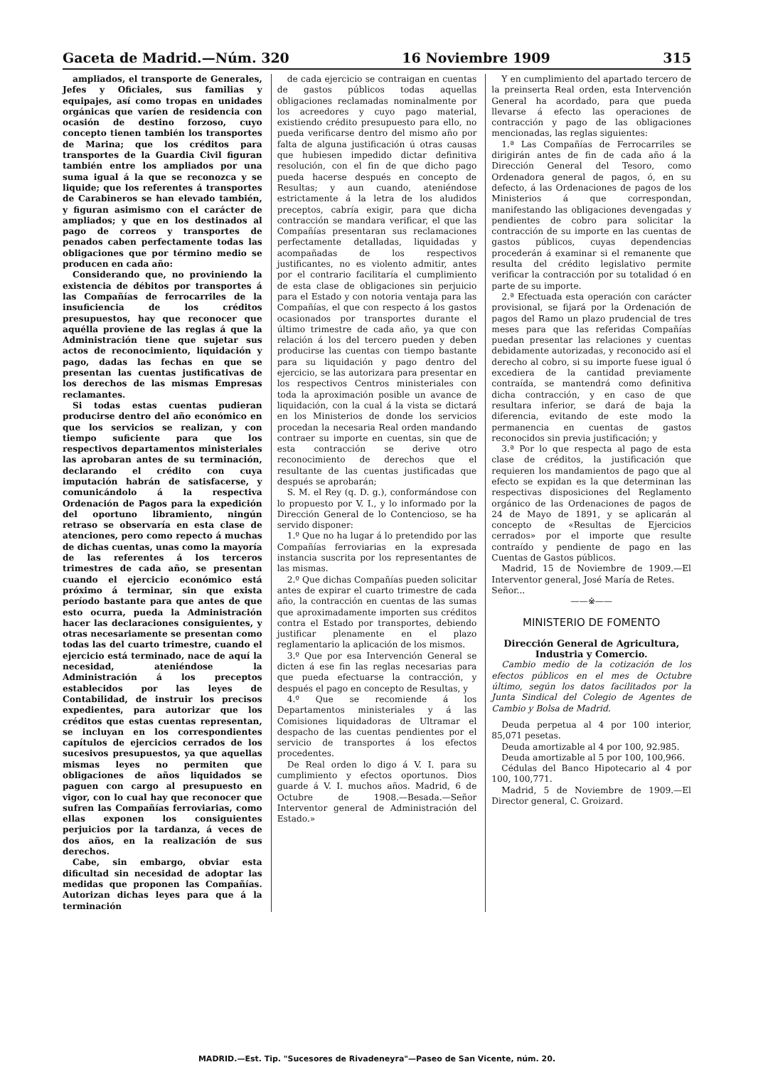Gaceta de Madrid.—Núm. 320 16 Noviembre 1909 315
ampliados, el transporte de Generales, Jefes y Oficiales, sus familias y equipajes, así como tropas en unidades orgánicas que varíen de residencia con ocasión de destino forzoso, cuyo concepto tienen también los transportes de Marina; que los créditos para transportes de la Guardia Civil figuran también entre los ampliados por una suma igual á la que se reconozca y se liquide; que los referentes á transportes de Carabineros se han elevado también, y figuran asimismo con el carácter de ampliados; y que en los destinados al pago de correos y transportes de penados caben perfectamente todas las obligaciones que por término medio se producen en cada año:
Considerando que, no proviniendo la existencia de débitos por transportes á las Compañías de ferrocarriles de la insuficiencia de los créditos presupuestos, hay que reconocer que aquélla proviene de las reglas á que la Administración tiene que sujetar sus actos de reconocimiento, liquidación y pago, dadas las fechas en que se presentan las cuentas justificativas de los derechos de las mismas Empresas reclamantes.
Si todas estas cuentas pudieran producirse dentro del año económico en que los servicios se realizan, y con tiempo suficiente para que los respectivos departamentos ministeriales las aprobaran antes de su terminación, declarando el crédito con cuya imputación habrán de satisfacerse, y comunicándolo á la respectiva Ordenación de Pagos para la expedición del oportuno libramiento, ningún retraso se observaría en esta clase de atenciones, pero como repecto á muchas de dichas cuentas, unas como la mayoría de las referentes á los terceros trimestres de cada año, se presentan cuando el ejercicio económico está próximo á terminar, sin que exista período bastante para que antes de que esto ocurra, pueda la Administración hacer las declaraciones consiguientes, y otras necesariamente se presentan como todas las del cuarto trimestre, cuando el ejercicio está terminado, nace de aquí la necesidad, ateniéndose la Administración á los preceptos establecidos por las leyes de Contabilidad, de instruir los precisos expedientes, para autorizar que los créditos que estas cuentas representan, se incluyan en los correspondientes capítulos de ejercicios cerrados de los sucesivos presupuestos, ya que aquellas mismas leyes no permiten que obligaciones de años liquidados se paguen con cargo al presupuesto en vigor, con lo cual hay que reconocer que sufren las Compañías ferroviarias, como ellas exponen los consiguientes perjuicios por la tardanza, á veces de dos años, en la realización de sus derechos.
Cabe, sin embargo, obviar esta dificultad sin necesidad de adoptar las medidas que proponen las Compañías. Autorizan dichas leyes para que á la terminación
de cada ejercicio se contraigan en cuentas de gastos públicos todas aquellas obligaciones reclamadas nominalmente por los acreedores y cuyo pago material, existiendo crédito presupuesto para ello, no pueda verificarse dentro del mismo año por falta de alguna justificación ú otras causas que hubiesen impedido dictar definitiva resolución, con el fin de que dicho pago pueda hacerse después en concepto de Resultas; y aun cuando, ateniéndose estrictamente á la letra de los aludidos preceptos, cabría exigir, para que dicha contracción se mandara verificar, el que las Compañías presentaran sus reclamaciones perfectamente detalladas, liquidadas y acompañadas de los respectivos justificantes, no es violento admitir, antes por el contrario facilitaría el cumplimiento de esta clase de obligaciones sin perjuicio para el Estado y con notoria ventaja para las Compañías, el que con respecto á los gastos ocasionados por transportes durante el último trimestre de cada año, ya que con relación á los del tercero pueden y deben producirse las cuentas con tiempo bastante para su liquidación y pago dentro del ejercicio, se las autorizara para presentar en los respectivos Centros ministeriales con toda la aproximación posible un avance de liquidación, con la cual á la vista se dictará en los Ministerios de donde los servicios procedan la necesaria Real orden mandando contraer su importe en cuentas, sin que de esta contracción se derive otro reconocimiento de derechos que el resultante de las cuentas justificadas que después se aprobarán;
S. M. el Rey (q. D. g.), conformándose con lo propuesto por V. I., y lo informado por la Dirección General de lo Contencioso, se ha servido disponer:
1.º Que no ha lugar á lo pretendido por las Compañías ferroviarias en la expresada instancia suscrita por los representantes de las mismas.
2.º Que dichas Compañías pueden solicitar antes de expirar el cuarto trimestre de cada año, la contracción en cuentas de las sumas que aproximadamente importen sus créditos contra el Estado por transportes, debiendo justificar plenamente en el plazo reglamentario la aplicación de los mismos.
3.º Que por esa Intervención General se dicten á ese fin las reglas necesarias para que pueda efectuarse la contracción, y después el pago en concepto de Resultas, y
4.º Que se recomiende á los Departamentos ministeriales y á las Comisiones liquidadoras de Ultramar el despacho de las cuentas pendientes por el servicio de transportes á los efectos procedentes.
De Real orden lo digo á V. I. para su cumplimiento y efectos oportunos. Dios guarde á V. I. muchos años. Madrid, 6 de Octubre de 1908.—Besada.—Señor Interventor general de Administración del Estado.»
Y en cumplimiento del apartado tercero de la preinserta Real orden, esta Intervención General ha acordado, para que pueda llevarse á efecto las operaciones de contracción y pago de las obligaciones mencionadas, las reglas siguientes:
1.ª Las Compañías de Ferrocarriles se dirigirán antes de fin de cada año á la Dirección General del Tesoro, como Ordenadora general de pagos, ó, en su defecto, á las Ordenaciones de pagos de los Ministerios á que correspondan, manifestando las obligaciones devengadas y pendientes de cobro para solicitar la contracción de su importe en las cuentas de gastos públicos, cuyas dependencias procederán á examinar si el remanente que resulta del crédito legislativo permite verificar la contracción por su totalidad ó en parte de su importe.
2.ª Efectuada esta operación con carácter provisional, se fijará por la Ordenación de pagos del Ramo un plazo prudencial de tres meses para que las referidas Compañías puedan presentar las relaciones y cuentas debidamente autorizadas, y reconocido así el derecho al cobro, si su importe fuese igual ó excediera de la cantidad previamente contraída, se mantendrá como definitiva dicha contracción, y en caso de que resultara inferior, se dará de baja la diferencia, evitando de este modo la permanencia en cuentas de gastos reconocidos sin previa justificación; y
3.ª Por lo que respecta al pago de esta clase de créditos, la justificación que requieren los mandamientos de pago que al efecto se expidan es la que determinan las respectivas disposiciones del Reglamento orgánico de las Ordenaciones de pagos de 24 de Mayo de 1891, y se aplicarán al concepto de «Resultas de Ejercicios cerrados» por el importe que resulte contraído y pendiente de pago en las Cuentas de Gastos públicos.
Madrid, 15 de Noviembre de 1909.—El Interventor general, José María de Retes.
Señor...
——※——
MINISTERIO DE FOMENTO
Dirección General de Agricultura, Industria y Comercio.
Cambio medio de la cotización de los efectos públicos en el mes de Octubre último, según los datos facilitados por la Junta Sindical del Colegio de Agentes de Cambio y Bolsa de Madrid.
Deuda perpetua al 4 por 100 interior, 85,071 pesetas.
Deuda amortizable al 4 por 100, 92.985.
Deuda amortizable al 5 por 100, 100,966.
Cédulas del Banco Hipotecario al 4 por 100, 100,771.
Madrid, 5 de Noviembre de 1909.—El Director general, C. Groizard.
MADRID.—Est. Tip. "Sucesores de Rivadeneyra"—Paseo de San Vicente, núm. 20.